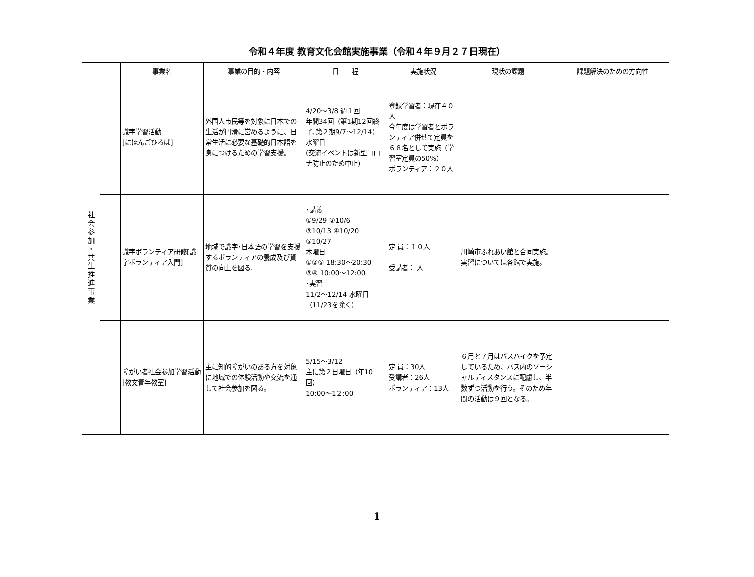令和４年度 教育文化会館実施事業（令和４年９月２７日現在）
| | | 事業名 | 事業の目的・内容 | 日 程 | 実施状況 | 現状の課題 | 課題解決のための方向性 |
| --- | --- | --- | --- | --- | --- | --- | --- |
| 社 会 参 加 ・ 共 生 推 進 事 業 | | 識字学習活動 [にほんごひろば] | 外国人市民等を対象に日本での生活が円滑に営めるように、日常生活に必要な基礎的日本語を身につけるための学習支援。 | 4/20～3/8 週１回 年間34回（第1期12回終了､第２期9/7～12/14） 水曜日 (交流イベントは新型コロナ防止のため中止) | 登録学習者：現在４０人 今年度は学習者とボランティア併せて定員を６８名として実施（学習室定員の50%） ボランティア：２０人 | | |
| | | 識字ボランティア研修[識字ボランティア入門] | 地域で識字･日本語の学習を支援するボランティアの養成及び資質の向上を図る. | ･講義 ①9/29 ②10/6 ③10/13 ④10/20 ⑤10/27 木曜日 ①②⑤ 18:30～20:30 ③④ 10:00～12:00 ･実習 11/2～12/14 水曜日（11/23を除く） | 定 員：１０人 受講者： 人 | 川崎市ふれあい館と合同実施。 実習については各館で実施。 | |
| | | 障がい者社会参加学習活動 [教文青年教室] | 主に知的障がいのある方を対象に地域での体験活動や交流を通して社会参加を図る。 | 5/15～3/12 主に第２日曜日（年10回） 10:00～1２:00 | 定 員：30人 受講者：26人 ボランティア：13人 | ６月と７月はバスハイクを予定しているため、バス内のソーシャルディスタンスに配慮し、半数ずつ活動を行う。そのため年間の活動は９回となる。 | |
1